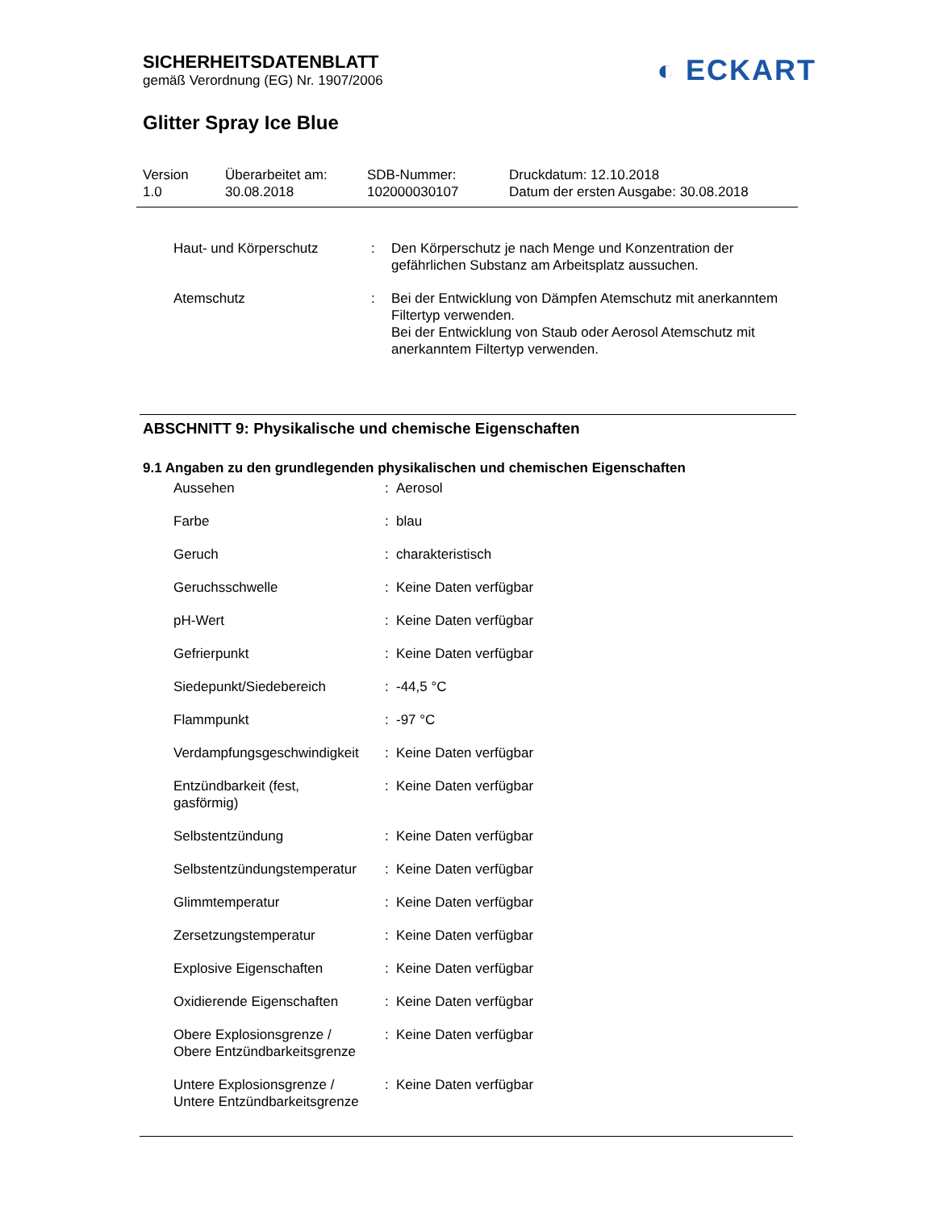SICHERHEITSDATENBLATT
gemäß Verordnung (EG) Nr. 1907/2006
◐ ECKART
Glitter Spray Ice Blue
Version
1.0
Überarbeitet am:
30.08.2018
SDB-Nummer:
102000030107
Druckdatum: 12.10.2018
Datum der ersten Ausgabe: 30.08.2018
| Haut- und Körperschutz | : | Den Körperschutz je nach Menge und Konzentration der gefährlichen Substanz am Arbeitsplatz aussuchen. |
| Atemschutz | : | Bei der Entwicklung von Dämpfen Atemschutz mit anerkanntem Filtertyp verwenden. Bei der Entwicklung von Staub oder Aerosol Atemschutz mit anerkanntem Filtertyp verwenden. |
ABSCHNITT 9: Physikalische und chemische Eigenschaften
9.1 Angaben zu den grundlegenden physikalischen und chemischen Eigenschaften
| Aussehen | : | Aerosol |
| Farbe | : | blau |
| Geruch | : | charakteristisch |
| Geruchsschwelle | : | Keine Daten verfügbar |
| pH-Wert | : | Keine Daten verfügbar |
| Gefrierpunkt | : | Keine Daten verfügbar |
| Siedepunkt/Siedebereich | : | -44,5 °C |
| Flammpunkt | : | -97 °C |
| Verdampfungsgeschwindigkeit | : | Keine Daten verfügbar |
| Entzündbarkeit (fest, gasförmig) | : | Keine Daten verfügbar |
| Selbstentzündung | : | Keine Daten verfügbar |
| Selbstentzündungstemperatur | : | Keine Daten verfügbar |
| Glimmtemperatur | : | Keine Daten verfügbar |
| Zersetzungstemperatur | : | Keine Daten verfügbar |
| Explosive Eigenschaften | : | Keine Daten verfügbar |
| Oxidierende Eigenschaften | : | Keine Daten verfügbar |
| Obere Explosionsgrenze / Obere Entzündbarkeitsgrenze | : | Keine Daten verfügbar |
| Untere Explosionsgrenze / Untere Entzündbarkeitsgrenze | : | Keine Daten verfügbar |